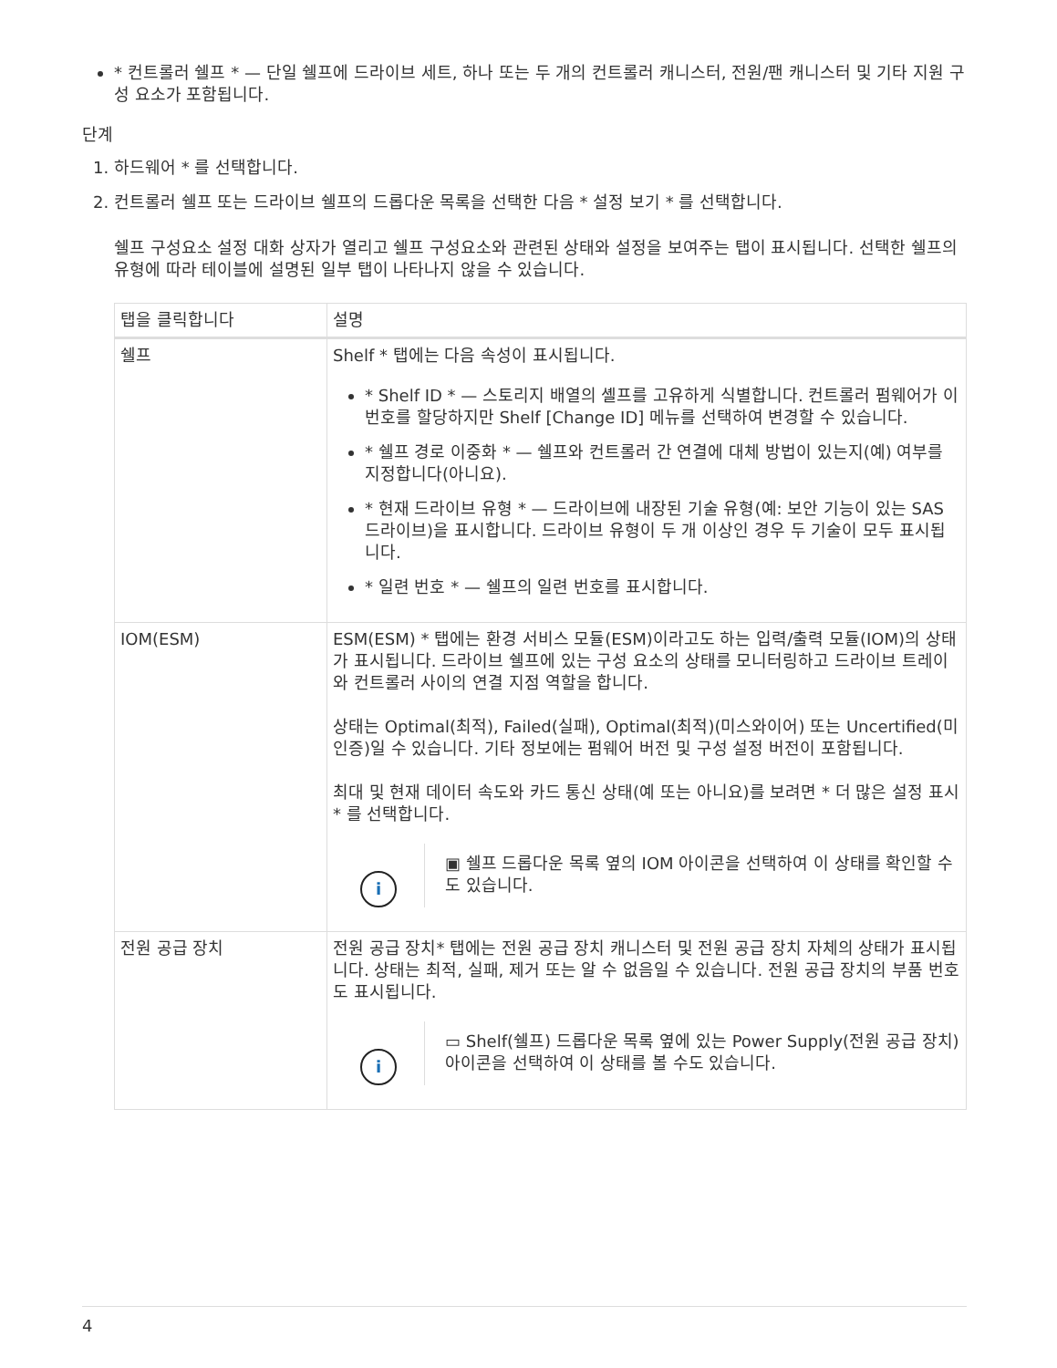* 컨트롤러 쉘프 * — 단일 쉘프에 드라이브 세트, 하나 또는 두 개의 컨트롤러 캐니스터, 전원/팬 캐니스터 및 기타 지원 구성 요소가 포함됩니다.
단계
1. 하드웨어 * 를 선택합니다.
2. 컨트롤러 쉘프 또는 드라이브 쉘프의 드롭다운 목록을 선택한 다음 * 설정 보기 * 를 선택합니다.
쉘프 구성요소 설정 대화 상자가 열리고 쉘프 구성요소와 관련된 상태와 설정을 보여주는 탭이 표시됩니다. 선택한 쉘프의 유형에 따라 테이블에 설명된 일부 탭이 나타나지 않을 수 있습니다.
| 탭을 클릭합니다 | 설명 |
| --- | --- |
| 쉘프 | Shelf * 탭에는 다음 속성이 표시됩니다. * Shelf ID * — 스토리지 배열의 셸프를 고유하게 식별합니다. 컨트롤러 펌웨어가 이 번호를 할당하지만 Shelf [Change ID] 메뉴를 선택하여 변경할 수 있습니다. * 쉘프 경로 이중화 * — 쉘프와 컨트롤러 간 연결에 대체 방법이 있는지(예) 여부를 지정합니다(아니요). * 현재 드라이브 유형 * — 드라이브에 내장된 기술 유형(예: 보안 기능이 있는 SAS 드라이브)을 표시합니다. 드라이브 유형이 두 개 이상인 경우 두 기술이 모두 표시됩니다. * 일련 번호 * — 쉘프의 일련 번호를 표시합니다. |
| IOM(ESM) | ESM(ESM) * 탭에는 환경 서비스 모듈(ESM)이라고도 하는 입력/출력 모듈(IOM)의 상태가 표시됩니다. 드라이브 쉘프에 있는 구성 요소의 상태를 모니터링하고 드라이브 트레이와 컨트롤러 사이의 연결 지점 역할을 합니다. 상태는 Optimal(최적), Failed(실패), Optimal(최적)(미스와이어) 또는 Uncertified(미인증)일 수 있습니다. 기타 정보에는 펌웨어 버전 및 구성 설정 버전이 포함됩니다. 최대 및 현재 데이터 속도와 카드 통신 상태(예 또는 아니요)를 보려면 * 더 많은 설정 표시 * 를 선택합니다. i ▣ 쉘프 드롭다운 목록 옆의 IOM 아이콘을 선택하여 이 상태를 확인할 수도 있습니다. |
| 전원 공급 장치 | 전원 공급 장치* 탭에는 전원 공급 장치 캐니스터 및 전원 공급 장치 자체의 상태가 표시됩니다. 상태는 최적, 실패, 제거 또는 알 수 없음일 수 있습니다. 전원 공급 장치의 부품 번호도 표시됩니다. i ▭ Shelf(쉘프) 드롭다운 목록 옆에 있는 Power Supply(전원 공급 장치) 아이콘을 선택하여 이 상태를 볼 수도 있습니다. |
4